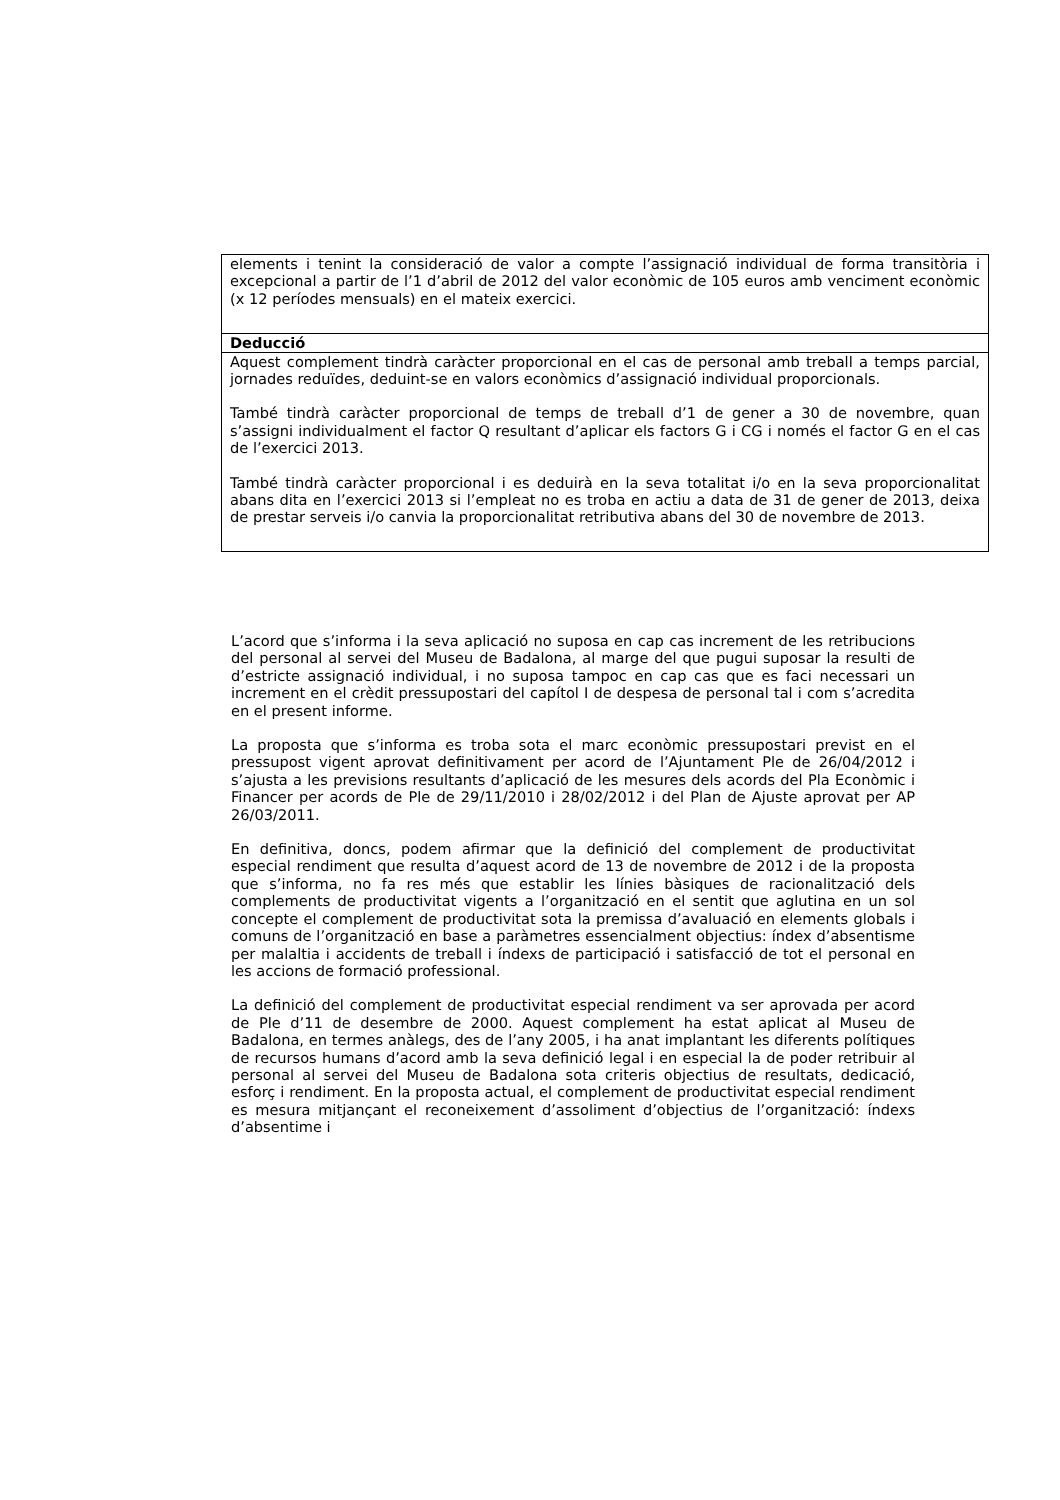| elements i tenint la consideració de valor a compte l’assignació individual de forma transitòria i excepcional a partir de l’1 d’abril de 2012 del valor econòmic de 105 euros amb venciment econòmic (x 12 períodes mensuals) en el mateix exercici. |
| Deducció |
| Aquest complement tindrà caràcter proporcional en el cas de personal amb treball a temps parcial, jornades reduïdes, deduint-se en valors econòmics d’assignació individual proporcionals. També tindrà caràcter proporcional de temps de treball d’1 de gener a 30 de novembre, quan s’assigni individualment el factor Q resultant d’aplicar els factors G i CG i només el factor G en el cas de l’exercici 2013. També tindrà caràcter proporcional i es deduirà en la seva totalitat i/o en la seva proporcionalitat abans dita en l’exercici 2013 si l’empleat no es troba en actiu a data de 31 de gener de 2013, deixa de prestar serveis i/o canvia la proporcionalitat retributiva abans del 30 de novembre de 2013. |
L’acord que s’informa i la seva aplicació no suposa en cap cas increment de les retribucions del personal al servei del Museu de Badalona, al marge del que pugui suposar la resulti de d’estricte assignació individual, i no suposa tampoc en cap cas que es faci necessari un increment en el crèdit pressupostari del capítol I de despesa de personal tal i com s’acredita en el present informe.
La proposta que s’informa es troba sota el marc econòmic pressupostari previst en el pressupost vigent aprovat definitivament per acord de l’Ajuntament Ple de 26/04/2012 i s’ajusta a les previsions resultants d’aplicació de les mesures dels acords del Pla Econòmic i Financer per acords de Ple de 29/11/2010 i 28/02/2012 i del Plan de Ajuste aprovat per AP 26/03/2011.
En definitiva, doncs, podem afirmar que la definició del complement de productivitat especial rendiment que resulta d’aquest acord de 13 de novembre de 2012 i de la proposta que s’informa, no fa res més que establir les línies bàsiques de racionalització dels complements de productivitat vigents a l’organització en el sentit que aglutina en un sol concepte el complement de productivitat sota la premissa d’avaluació en elements globals i comuns de l’organització en base a paràmetres essencialment objectius: índex d’absentisme per malaltia i accidents de treball i índexs de participació i satisfacció de tot el personal en les accions de formació professional.
La definició del complement de productivitat especial rendiment va ser aprovada per acord de Ple d’11 de desembre de 2000. Aquest complement ha estat aplicat al Museu de Badalona, en termes anàlegs, des de l’any 2005, i ha anat implantant les diferents polítiques de recursos humans d’acord amb la seva definició legal i en especial la de poder retribuir al personal al servei del Museu de Badalona sota criteris objectius de resultats, dedicació, esforç i rendiment. En la proposta actual, el complement de productivitat especial rendiment es mesura mitjançant el reconeixement d’assoliment d’objectius de l’organització: índexs d’absentime i